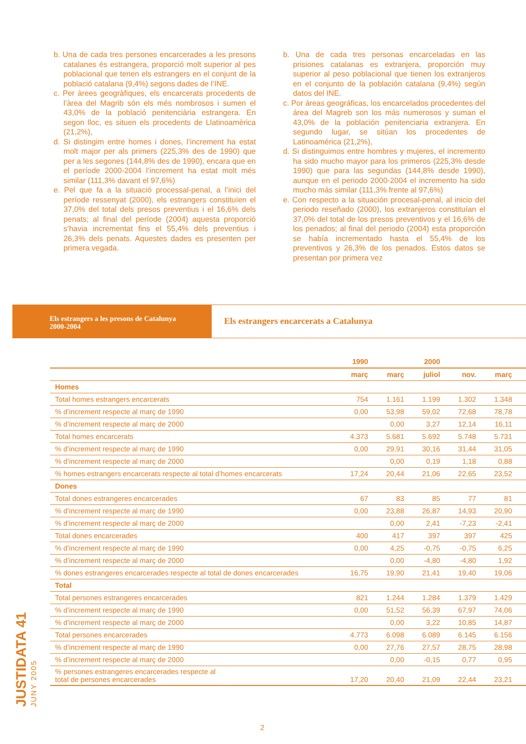b. Una de cada tres persones encarcerades a les presons catalanes és estrangera, proporció molt superior al pes poblacional que tenen els estrangers en el conjunt de la població catalana (9,4%) segons dades de l’INE.
c. Per àrees geogràfiques, els encarcerats procedents de l’àrea del Magrib són els més nombrosos i sumen el 43,0% de la població penitenciària estrangera. En segon lloc, es situen els procedents de Llatinoamèrica (21,2%),
d. Si distingim entre homes i dones, l’increment ha estat molt major per als primers (225,3% des de 1990) que per a les segones (144,8% des de 1990), encara que en el període 2000-2004 l’increment ha estat molt més similar (111,3% davant el 97,6%)
e. Pel que fa a la situació processal-penal, a l’inici del període ressenyat (2000), els estrangers constituïen el 37,0% del total dels presos preventius i el 16,6% dels penats; al final del període (2004) aquesta proporció s’havia incrementat fins el 55,4% dels preventius i 26,3% dels penats. Aquestes dades es presenten per primera vegada.
b. Una de cada tres personas encarceladas en las prisiones catalanas es extranjera, proporción muy superior al peso poblacional que tienen los extranjeros en el conjunto de la población catalana (9,4%) según datos del INE.
c. Por áreas geográficas, los encarcelados procedentes del área del Magreb son los más numerosos y suman el 43,0% de la población penitenciaria extranjera. En segundo lugar, se sitúan los procedentes de Latinoamérica (21,2%),
d. Si distinguimos entre hombres y mujeres, el incremento ha sido mucho mayor para los primeros (225,3% desde 1990) que para las segundas (144,8% desde 1990), aunque en el periodo 2000-2004 el incremento ha sido mucho más similar (111,3% frente al 97,6%)
e. Con respecto a la situación procesal-penal, al inicio del periodo reseñado (2000), los extranjeros constituían el 37,0% del total de los presos preventivos y el 16,6% de los penados; al final del periodo (2004) esta proporción se había incrementado hasta el 55,4% de los preventivos y 26,3% de los penados. Estos datos se presentan por primera vez
Els estrangers a les presons de Catalunya
2000-2004
Els estrangers encarcerats a Catalunya
| | 1990 | | 2000 | | |
| --- | --- | --- | --- | --- | --- |
| | març | març | juliol | nov. | març |
| Homes | | | | | |
| Total homes estrangers encarcerats | 754 | 1.161 | 1.199 | 1.302 | 1.348 |
| % d’increment respecte al març de 1990 | 0,00 | 53,98 | 59,02 | 72,68 | 78,78 |
| % d’increment respecte al març de 2000 | | 0,00 | 3,27 | 12,14 | 16,11 |
| Total homes encarcerats | 4.373 | 5.681 | 5.692 | 5.748 | 5.731 |
| % d’increment respecte al març de 1990 | 0,00 | 29,91 | 30,16 | 31,44 | 31,05 |
| % d’increment respecte al març de 2000 | | 0,00 | 0,19 | 1,18 | 0,88 |
| % homes estrangers encarcerats respecte al total d’homes encarcerats | 17,24 | 20,44 | 21,06 | 22,65 | 23,52 |
| Dones | | | | | |
| Total dones estrangeres encarcerades | 67 | 83 | 85 | 77 | 81 |
| % d’increment respecte al març de 1990 | 0,00 | 23,88 | 26,87 | 14,93 | 20,90 |
| % d’increment respecte al març de 2000 | | 0,00 | 2,41 | -7,23 | -2,41 |
| Total dones encarcerades | 400 | 417 | 397 | 397 | 425 |
| % d’increment respecte al març de 1990 | 0,00 | 4,25 | -0,75 | -0,75 | 6,25 |
| % d’increment respecte al març de 2000 | | 0,00 | -4,80 | -4,80 | 1,92 |
| % dones estrangeres encarcerades respecte al total de dones encarcerades | 16,75 | 19,90 | 21,41 | 19,40 | 19,06 |
| Total | | | | | |
| Total persones estrangeres encarcerades | 821 | 1.244 | 1.284 | 1.379 | 1.429 |
| % d’increment respecte al març de 1990 | 0,00 | 51,52 | 56,39 | 67,97 | 74,06 |
| % d’increment respecte al març de 2000 | | 0,00 | 3,22 | 10,85 | 14,87 |
| Total persones encarcerades | 4.773 | 6.098 | 6.089 | 6.145 | 6.156 |
| % d’increment respecte al març de 1990 | 0,00 | 27,76 | 27,57 | 28,75 | 28,98 |
| % d’increment respecte al març de 2000 | | 0,00 | -0,15 | 0,77 | 0,95 |
| % persones estrangeres encarcerades respecte al total de persones encarcerades | 17,20 | 20,40 | 21,09 | 22,44 | 23,21 |
JUSTIDATA 41 JUNY 2005
2